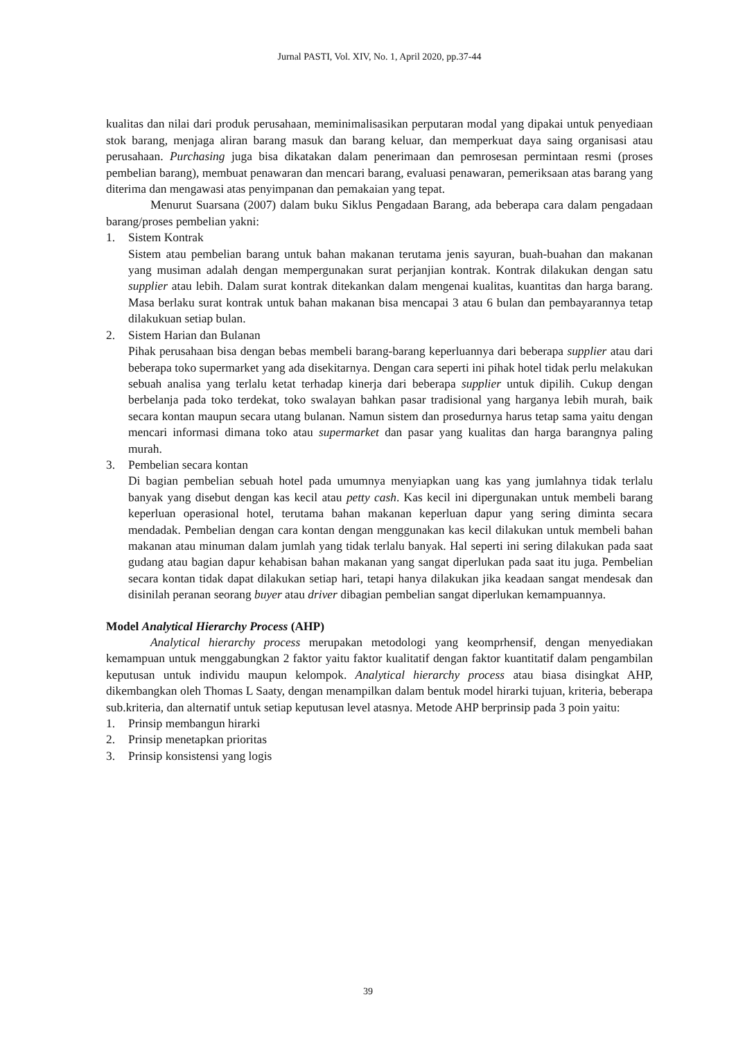Jurnal PASTI, Vol. XIV, No. 1, April 2020, pp.37-44
kualitas dan nilai dari produk perusahaan, meminimalisasikan perputaran modal yang dipakai untuk penyediaan stok barang, menjaga aliran barang masuk dan barang keluar, dan memperkuat daya saing organisasi atau perusahaan. Purchasing juga bisa dikatakan dalam penerimaan dan pemrosesan permintaan resmi (proses pembelian barang), membuat penawaran dan mencari barang, evaluasi penawaran, pemeriksaan atas barang yang diterima dan mengawasi atas penyimpanan dan pemakaian yang tepat.
Menurut Suarsana (2007) dalam buku Siklus Pengadaan Barang, ada beberapa cara dalam pengadaan barang/proses pembelian yakni:
1. Sistem Kontrak
Sistem atau pembelian barang untuk bahan makanan terutama jenis sayuran, buah-buahan dan makanan yang musiman adalah dengan mempergunakan surat perjanjian kontrak. Kontrak dilakukan dengan satu supplier atau lebih. Dalam surat kontrak ditekankan dalam mengenai kualitas, kuantitas dan harga barang. Masa berlaku surat kontrak untuk bahan makanan bisa mencapai 3 atau 6 bulan dan pembayarannya tetap dilakukuan setiap bulan.
2. Sistem Harian dan Bulanan
Pihak perusahaan bisa dengan bebas membeli barang-barang keperluannya dari beberapa supplier atau dari beberapa toko supermarket yang ada disekitarnya. Dengan cara seperti ini pihak hotel tidak perlu melakukan sebuah analisa yang terlalu ketat terhadap kinerja dari beberapa supplier untuk dipilih. Cukup dengan berbelanja pada toko terdekat, toko swalayan bahkan pasar tradisional yang harganya lebih murah, baik secara kontan maupun secara utang bulanan. Namun sistem dan prosedurnya harus tetap sama yaitu dengan mencari informasi dimana toko atau supermarket dan pasar yang kualitas dan harga barangnya paling murah.
3. Pembelian secara kontan
Di bagian pembelian sebuah hotel pada umumnya menyiapkan uang kas yang jumlahnya tidak terlalu banyak yang disebut dengan kas kecil atau petty cash. Kas kecil ini dipergunakan untuk membeli barang keperluan operasional hotel, terutama bahan makanan keperluan dapur yang sering diminta secara mendadak. Pembelian dengan cara kontan dengan menggunakan kas kecil dilakukan untuk membeli bahan makanan atau minuman dalam jumlah yang tidak terlalu banyak. Hal seperti ini sering dilakukan pada saat gudang atau bagian dapur kehabisan bahan makanan yang sangat diperlukan pada saat itu juga. Pembelian secara kontan tidak dapat dilakukan setiap hari, tetapi hanya dilakukan jika keadaan sangat mendesak dan disinilah peranan seorang buyer atau driver dibagian pembelian sangat diperlukan kemampuannya.
Model Analytical Hierarchy Process (AHP)
Analytical hierarchy process merupakan metodologi yang keomprhensif, dengan menyediakan kemampuan untuk menggabungkan 2 faktor yaitu faktor kualitatif dengan faktor kuantitatif dalam pengambilan keputusan untuk individu maupun kelompok. Analytical hierarchy process atau biasa disingkat AHP, dikembangkan oleh Thomas L Saaty, dengan menampilkan dalam bentuk model hirarki tujuan, kriteria, beberapa sub.kriteria, dan alternatif untuk setiap keputusan level atasnya. Metode AHP berprinsip pada 3 poin yaitu:
1. Prinsip membangun hirarki
2. Prinsip menetapkan prioritas
3. Prinsip konsistensi yang logis
39